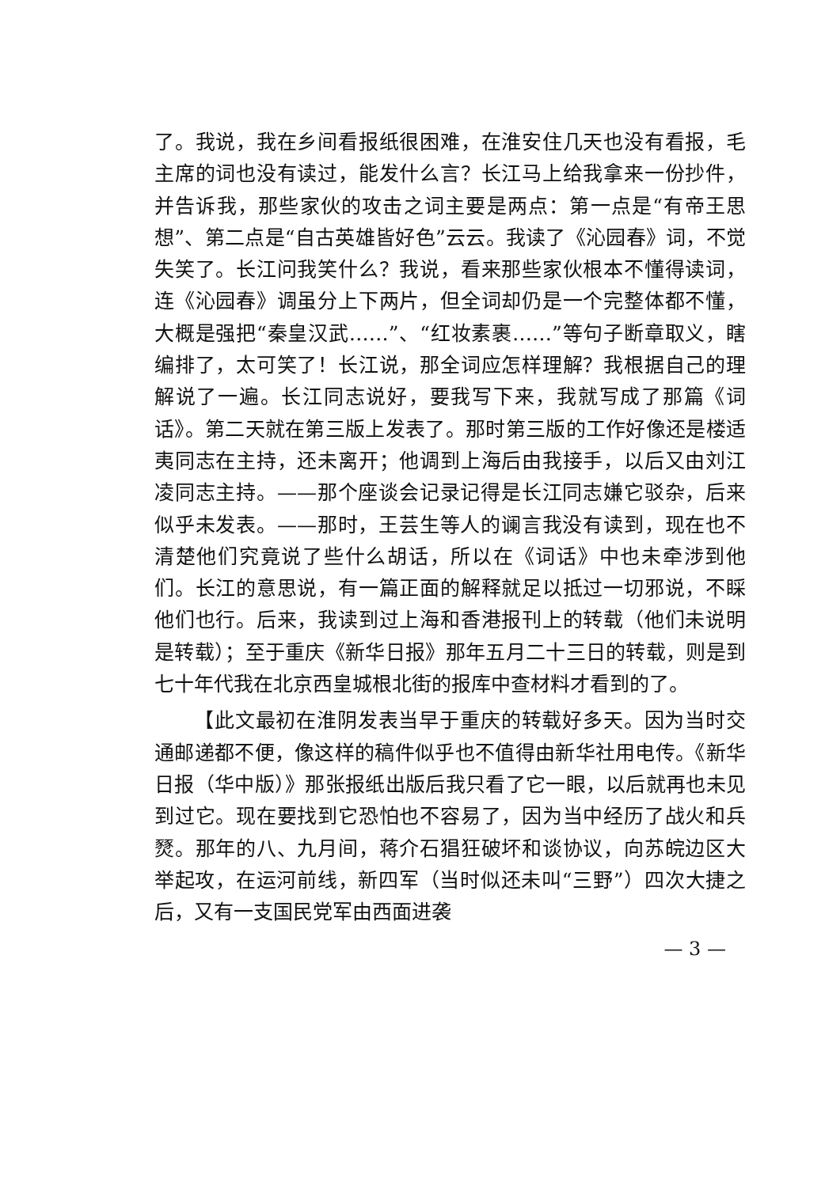了。我说，我在乡间看报纸很困难，在淮安住几天也没有看报，毛主席的词也没有读过，能发什么言？长江马上给我拿来一份抄件，并告诉我，那些家伙的攻击之词主要是两点：第一点是“有帝王思想”、第二点是“自古英雄皆好色”云云。我读了《沁园春》词，不觉失笑了。长江问我笑什么？我说，看来那些家伙根本不懂得读词，连《沁园春》调虽分上下两片，但全词却仍是一个完整体都不懂，大概是强把“秦皇汉武……”、“红妆素裹……”等句子断章取义，瞎编排了，太可笑了！长江说，那全词应怎样理解？我根据自己的理解说了一遍。长江同志说好，要我写下来，我就写成了那篇《词话》。第二天就在第三版上发表了。那时第三版的工作好像还是楼适夷同志在主持，还未离开；他调到上海后由我接手，以后又由刘江凌同志主持。——那个座谈会记录记得是长江同志嫌它驳杂，后来似乎未发表。——那时，王芸生等人的谰言我没有读到，现在也不清楚他们究竟说了些什么胡话，所以在《词话》中也未牵涉到他们。长江的意思说，有一篇正面的解释就足以抵过一切邪说，不睬他们也行。后来，我读到过上海和香港报刊上的转载（他们未说明是转载）；至于重庆《新华日报》那年五月二十三日的转载，则是到七十年代我在北京西皇城根北街的报库中查材料才看到的了。
【此文最初在淮阴发表当早于重庆的转载好多天。因为当时交通邮递都不便，像这样的稿件似乎也不值得由新华社用电传。《新华日报（华中版）》那张报纸出版后我只看了它一眼，以后就再也未见到过它。现在要找到它恐怕也不容易了，因为当中经历了战火和兵燹。那年的八、九月间，蒋介石猖狂破坏和谈协议，向苏皖边区大举起攻，在运河前线，新四军（当时似还未叫“三野”）四次大捷之后，又有一支国民党军由西面进袭
— 3 —